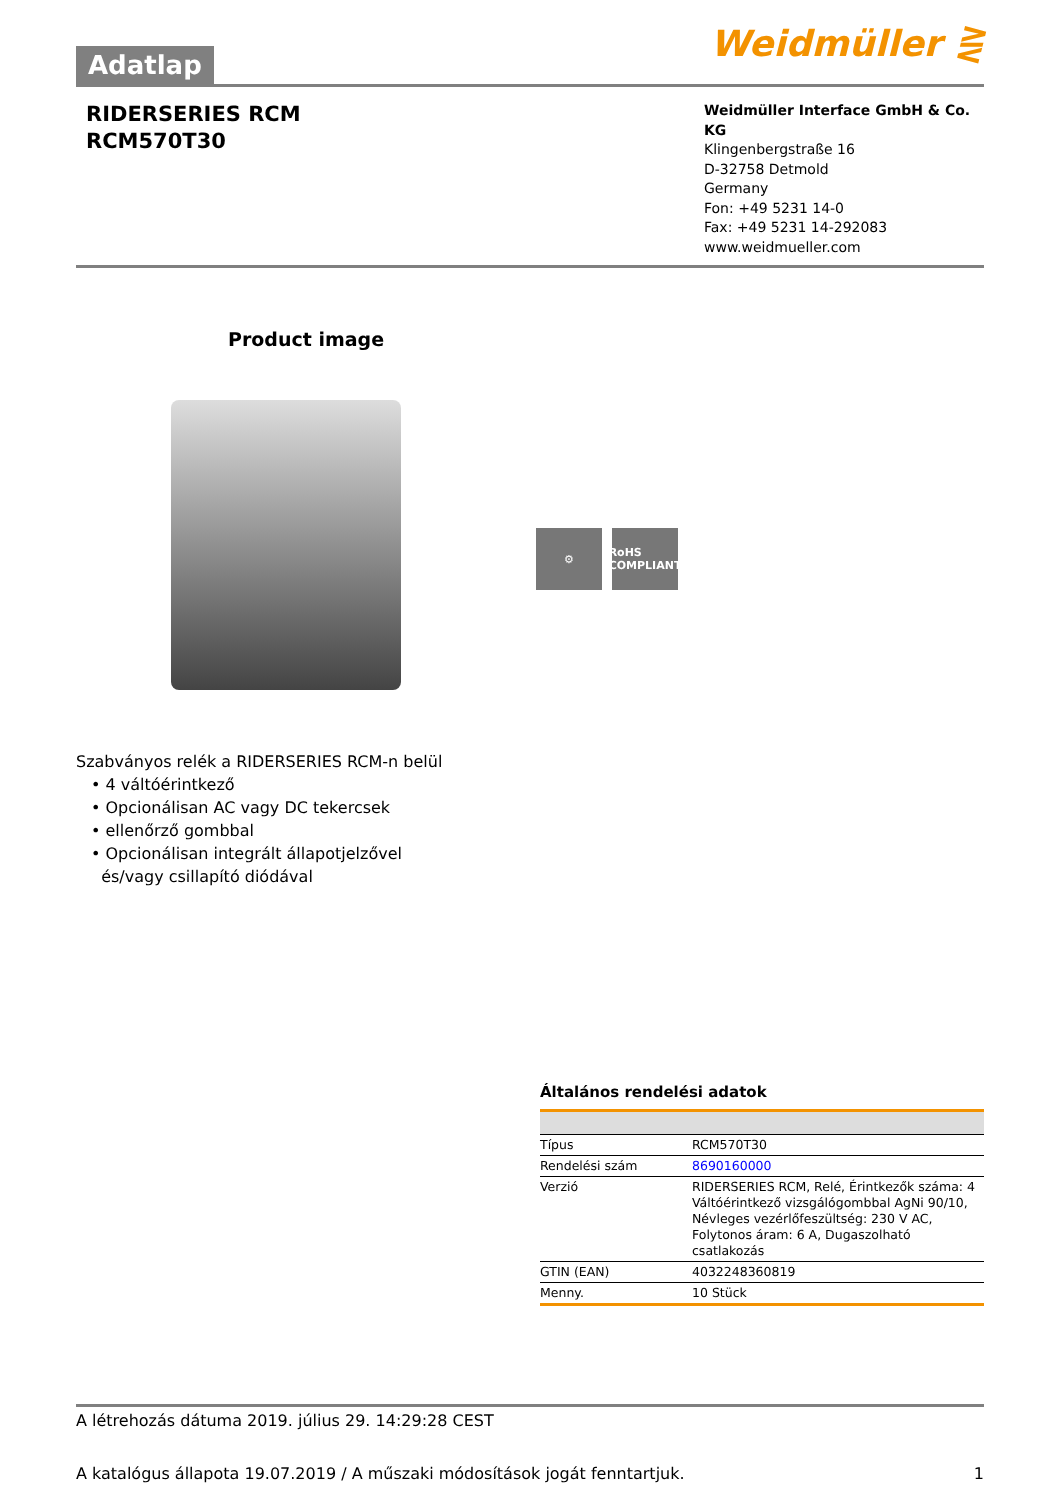Adatlap
Weidmüller ⋛
RIDERSERIES RCM
RCM570T30
Weidmüller Interface GmbH & Co. KG
Klingenbergstraße 16
D-32758 Detmold
Germany
Fon: +49 5231 14-0
Fax: +49 5231 14-292083
www.weidmueller.com
Product image
⚙ RoHS COMPLIANT
Szabványos relék a RIDERSERIES RCM-n belül
• 4 váltóérintkező
• Opcionálisan AC vagy DC tekercsek
• ellenőrző gombbal
• Opcionálisan integrált állapotjelzővel
és/vagy csillapító diódával
Általános rendelési adatok
| Típus | RCM570T30 |
| Rendelési szám | 8690160000 |
| Verzió | RIDERSERIES RCM, Relé, Érintkezők száma: 4 Váltóérintkező vizsgálógombbal AgNi 90/10, Névleges vezérlőfeszültség: 230 V AC, Folytonos áram: 6 A, Dugaszolható csatlakozás |
| GTIN (EAN) | 4032248360819 |
| Menny. | 10 Stück |
A létrehozás dátuma 2019. július 29. 14:29:28 CEST
A katalógus állapota 19.07.2019 / A műszaki módosítások jogát fenntartjuk. 1